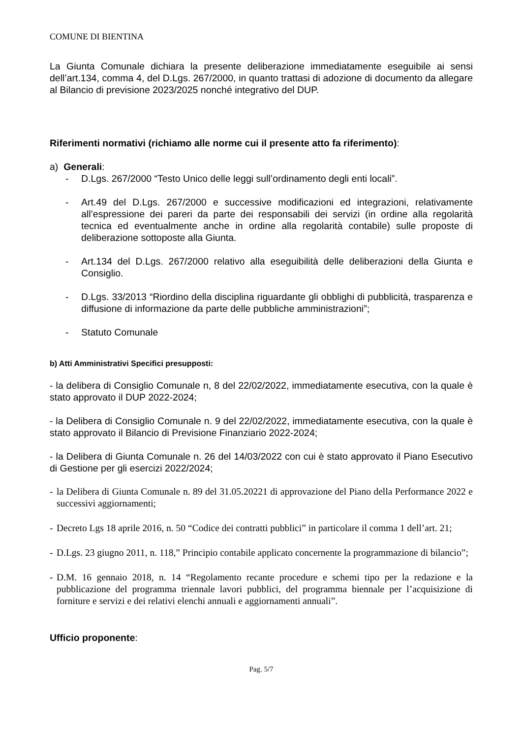COMUNE DI BIENTINA
La Giunta Comunale dichiara la presente deliberazione immediatamente eseguibile ai sensi dell’art.134, comma 4, del D.Lgs. 267/2000, in quanto trattasi di adozione di documento da allegare al Bilancio di previsione 2023/2025 nonché integrativo del DUP.
Riferimenti normativi (richiamo alle norme cui il presente atto fa riferimento):
a) Generali:
- D.Lgs. 267/2000 “Testo Unico delle leggi sull’ordinamento degli enti locali”.
- Art.49 del D.Lgs. 267/2000 e successive modificazioni ed integrazioni, relativamente all’espressione dei pareri da parte dei responsabili dei servizi (in ordine alla regolarità tecnica ed eventualmente anche in ordine alla regolarità contabile) sulle proposte di deliberazione sottoposte alla Giunta.
- Art.134 del D.Lgs. 267/2000 relativo alla eseguibilità delle deliberazioni della Giunta e Consiglio.
- D.Lgs. 33/2013 “Riordino della disciplina riguardante gli obblighi di pubblicità, trasparenza e diffusione di informazione da parte delle pubbliche amministrazioni”;
- Statuto Comunale
b) Atti Amministrativi Specifici presupposti:
- la delibera di Consiglio Comunale n, 8 del 22/02/2022, immediatamente esecutiva, con la quale è stato approvato il DUP 2022-2024;
- la Delibera di Consiglio Comunale n. 9 del 22/02/2022, immediatamente esecutiva, con la quale è stato approvato il Bilancio di Previsione Finanziario 2022-2024;
- la Delibera di Giunta Comunale n. 26 del 14/03/2022 con cui è stato approvato il Piano Esecutivo di Gestione per gli esercizi 2022/2024;
- la Delibera di Giunta Comunale n. 89 del 31.05.20221 di approvazione del Piano della Performance 2022 e successivi aggiornamenti;
- Decreto Lgs 18 aprile 2016, n. 50 “Codice dei contratti pubblici” in particolare il comma 1 dell’art. 21;
- D.Lgs. 23 giugno 2011, n. 118,” Principio contabile applicato concernente la programmazione di bilancio”;
- D.M. 16 gennaio 2018, n. 14 “Regolamento recante procedure e schemi tipo per la redazione e la pubblicazione del programma triennale lavori pubblici, del programma biennale per l’acquisizione di forniture e servizi e dei relativi elenchi annuali e aggiornamenti annuali”.
Ufficio proponente:
Pag. 5/7